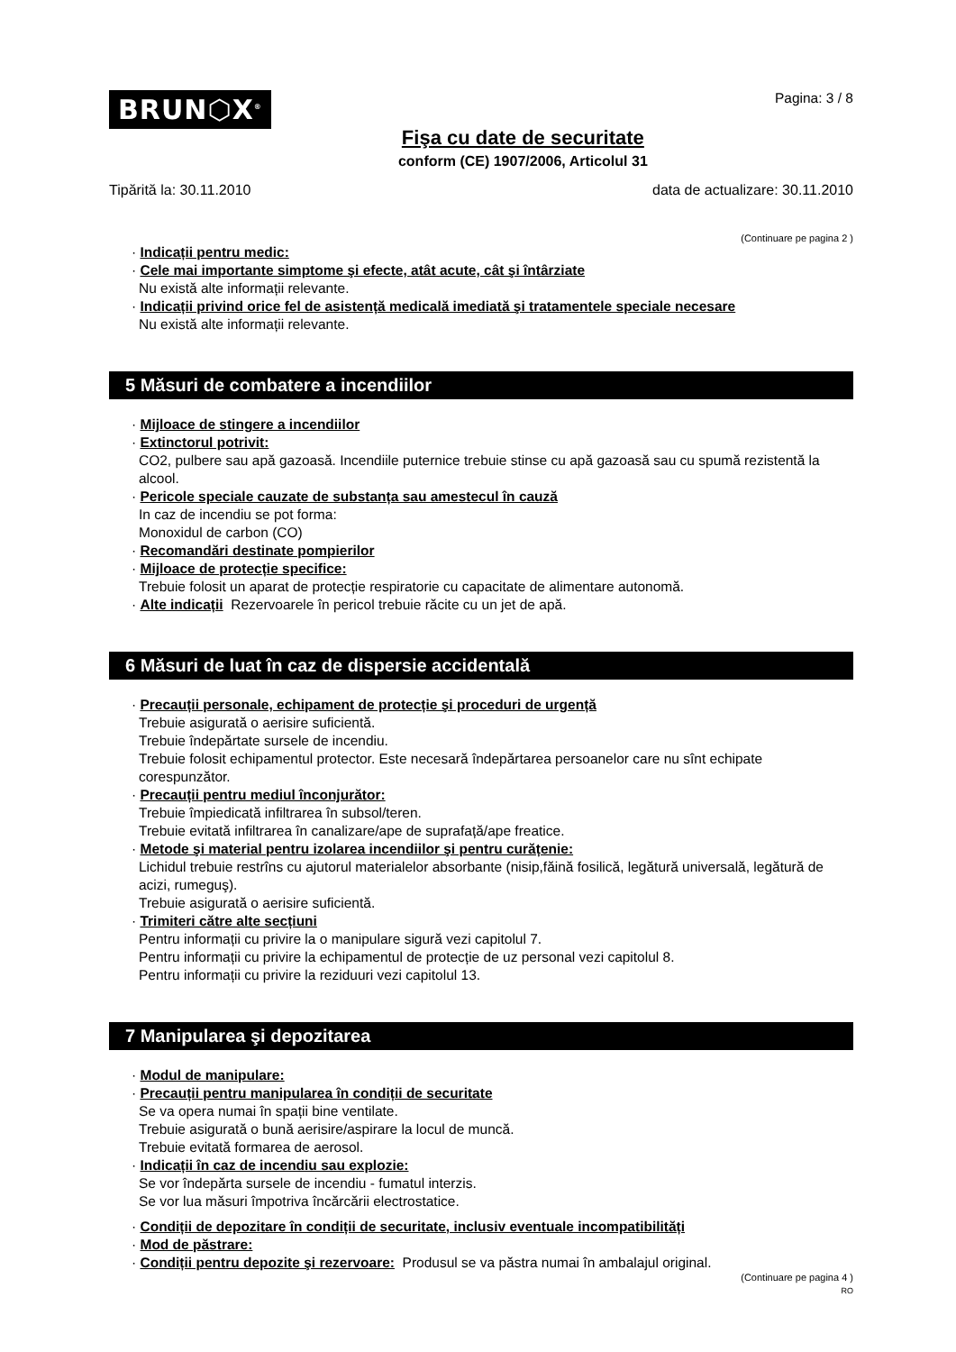BRUN⬡X<sup>®</sup>
Fişa cu date de securitate
conform (CE) 1907/2006, Articolul 31
Pagina: 3 / 8
Tipărită la: 30.11.2010 data de actualizare: 30.11.2010
(Continuare pe pagina 2 )
· Indicații pentru medic:
· Cele mai importante simptome şi efecte, atât acute, cât şi întârziate
Nu există alte informații relevante.
· Indicații privind orice fel de asistență medicală imediată şi tratamentele speciale necesare
Nu există alte informații relevante.
5 Măsuri de combatere a incendiilor
· Mijloace de stingere a incendiilor
· Extinctorul potrivit:
CO2, pulbere sau apă gazoasă. Incendiile puternice trebuie stinse cu apă gazoasă sau cu spumă rezistentă la alcool.
· Pericole speciale cauzate de substanța sau amestecul în cauză
In caz de incendiu se pot forma:
Monoxidul de carbon (CO)
· Recomandări destinate pompierilor
· Mijloace de protecție specifice:
Trebuie folosit un aparat de protecție respiratorie cu capacitate de alimentare autonomă.
· Alte indicații Rezervoarele în pericol trebuie răcite cu un jet de apă.
6 Măsuri de luat în caz de dispersie accidentală
· Precauții personale, echipament de protecție şi proceduri de urgență
Trebuie asigurată o aerisire suficientă.
Trebuie îndepărtate sursele de incendiu.
Trebuie folosit echipamentul protector. Este necesară îndepărtarea persoanelor care nu sînt echipate corespunzător.
· Precauții pentru mediul înconjurător:
Trebuie împiedicată infiltrarea în subsol/teren.
Trebuie evitată infiltrarea în canalizare/ape de suprafață/ape freatice.
· Metode şi material pentru izolarea incendiilor şi pentru curățenie:
Lichidul trebuie restrîns cu ajutorul materialelor absorbante (nisip,făină fosilică, legătură universală, legătură de acizi, rumeguş).
Trebuie asigurată o aerisire suficientă.
· Trimiteri către alte secțiuni
Pentru informații cu privire la o manipulare sigură vezi capitolul 7.
Pentru informații cu privire la echipamentul de protecție de uz personal vezi capitolul 8.
Pentru informații cu privire la reziduuri vezi capitolul 13.
7 Manipularea şi depozitarea
· Modul de manipulare:
· Precauții pentru manipularea în condiții de securitate
Se va opera numai în spații bine ventilate.
Trebuie asigurată o bună aerisire/aspirare la locul de muncă.
Trebuie evitată formarea de aerosol.
· Indicații în caz de incendiu sau explozie:
Se vor îndepărta sursele de incendiu - fumatul interzis.
Se vor lua măsuri împotriva încărcării electrostatice.
· Condiții de depozitare în condiții de securitate, inclusiv eventuale incompatibilități
· Mod de păstrare:
· Condiții pentru depozite şi rezervoare: Produsul se va păstra numai în ambalajul original.
(Continuare pe pagina 4 )
RO